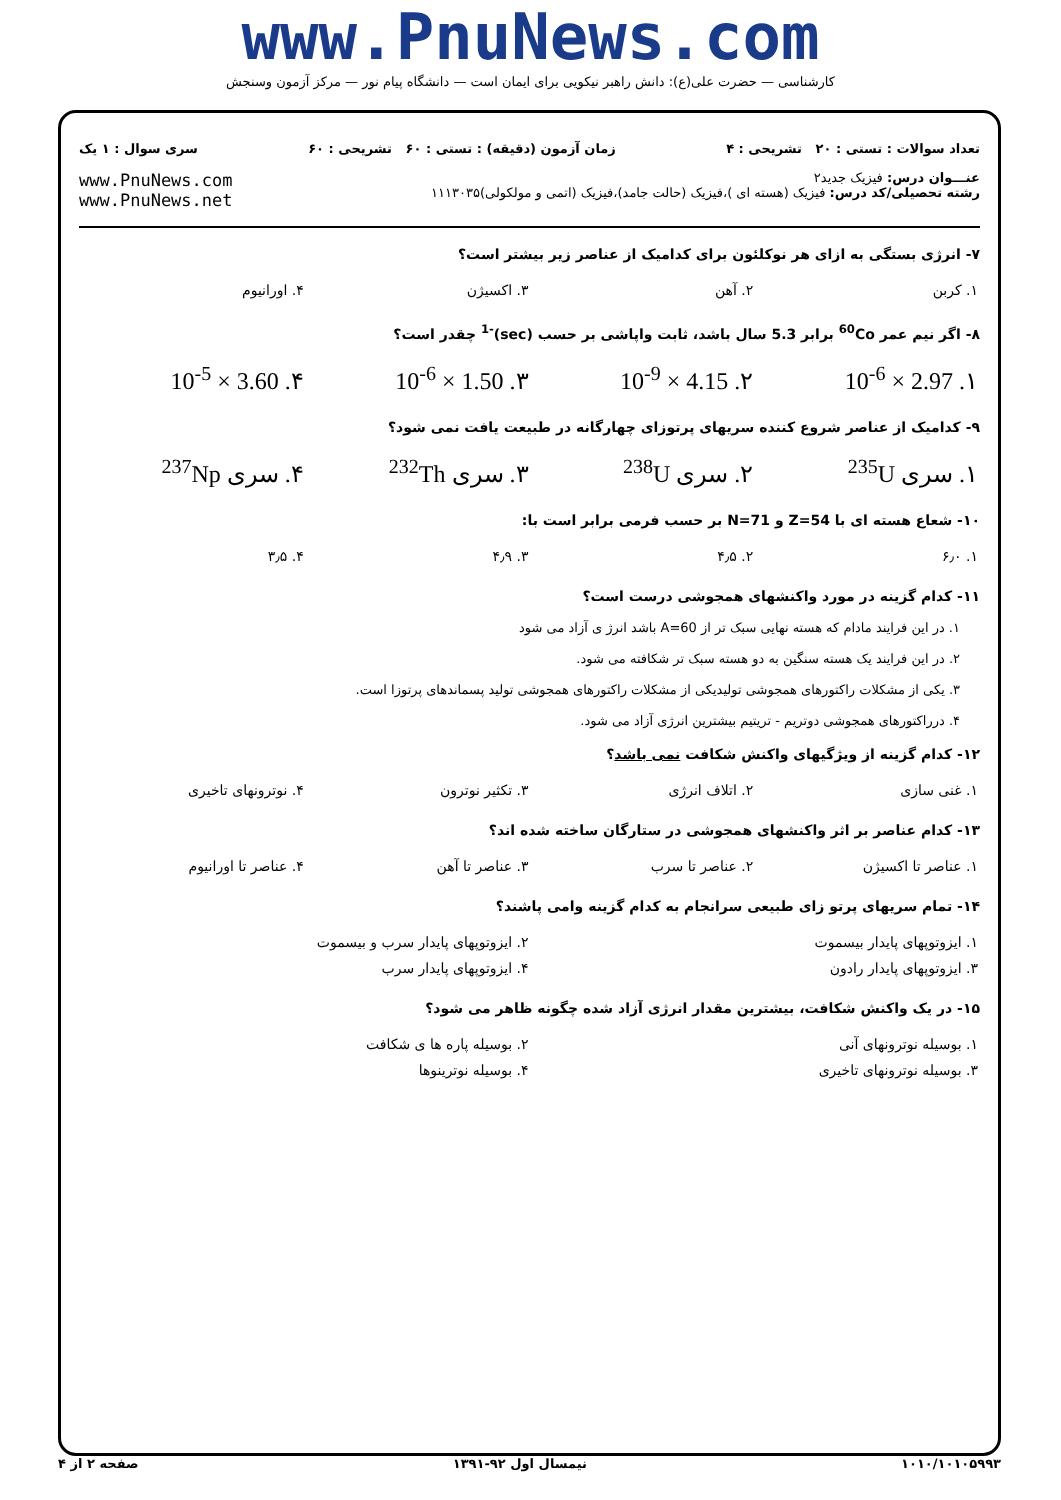www.PnuNews.com
کارشناسی — حضرت علی(ع): دانش راهبر نیکویی برای ایمان است — دانشگاه پیام نور — مرکز آزمون وسنجش
تعداد سوالات : تستی : ۲۰ تشریحی : ۴ زمان آزمون (دقیقه) : تستی : ۶۰ تشریحی : ۶۰ سری سوال : ۱ یک
عنـــوان درس: فیزیک جدید۲
رشته تحصیلی/کد درس: فیزیک (هسته ای )،فیزیک (حالت جامد)،فیزیک (اتمی و مولکولی)۱۱۱۳۰۳۵
www.PnuNews.com
www.PnuNews.net
۷- انرژی بستگی به ازای هر نوکلئون برای کدامیک از عناصر زیر بیشتر است؟
| ۱. کربن | ۲. آهن | ۳. اکسیژن | ۴. اورانیوم |
۸- اگر نیم عمر <sup>60</sup>Co برابر 5.3 سال باشد، ثابت واپاشی بر حسب (sec)<sup>-1</sup> چقدر است؟
| ۱. 2.97 × 10<sup>-6</sup> | ۲. 4.15 × 10<sup>-9</sup> | ۳. 1.50 × 10<sup>-6</sup> | ۴. 3.60 × 10<sup>-5</sup> |
۹- کدامیک از عناصر شروع کننده سریهای پرتوزای چهارگانه در طبیعت یافت نمی شود؟
| ۱. سری <sup>235</sup>U | ۲. سری <sup>238</sup>U | ۳. سری <sup>232</sup>Th | ۴. سری <sup>237</sup>Np |
۱۰- شعاع هسته ای با Z=54 و N=71 بر حسب فرمی برابر است با:
| ۱. ۶٫۰ | ۲. ۴٫۵ | ۳. ۴٫۹ | ۴. ۳٫۵ |
۱۱- کدام گزینه در مورد واکنشهای همجوشی درست است؟
۱. در این فرایند مادام که هسته نهایی سبک تر از A=60 باشد انرژ ی آزاد می شود
۲. در این فرایند یک هسته سنگین به دو هسته سبک تر شکافته می شود.
۳. یکی از مشکلات راکتورهای همجوشی تولیدیکی از مشکلات راکتورهای همجوشی تولید پسماندهای پرتوزا است.
۴. درراکتورهای همجوشی دوتریم - تریتیم بیشترین انرژی آزاد می شود.
۱۲- کدام گزینه از ویژگیهای واکنش شکافت نمی باشد؟
| ۱. غنی سازی | ۲. اتلاف انرژی | ۳. تکثیر نوترون | ۴. نوترونهای تاخیری |
۱۳- کدام عناصر بر اثر واکنشهای همجوشی در ستارگان ساخته شده اند؟
| ۱. عناصر تا اکسیژن | ۲. عناصر تا سرب | ۳. عناصر تا آهن | ۴. عناصر تا اورانیوم |
۱۴- تمام سریهای پرتو زای طبیعی سرانجام به کدام گزینه وامی پاشند؟
| ۱. ایزوتوپهای پایدار بیسموت | ۲. ایزوتوپهای پایدار سرب و بیسموت |
| ۳. ایزوتوپهای پایدار رادون | ۴. ایزوتوپهای پایدار سرب |
۱۵- در یک واکنش شکافت، بیشترین مقدار انرژی آزاد شده چگونه ظاهر می شود؟
| ۱. بوسیله نوترونهای آنی | ۲. بوسیله پاره ها ی شکافت |
| ۳. بوسیله نوترونهای تاخیری | ۴. بوسیله نوترینوها |
۱۰۱۰/۱۰۱۰۵۹۹۳ نیمسال اول ۹۲-۱۳۹۱ صفحه ۲ از ۴